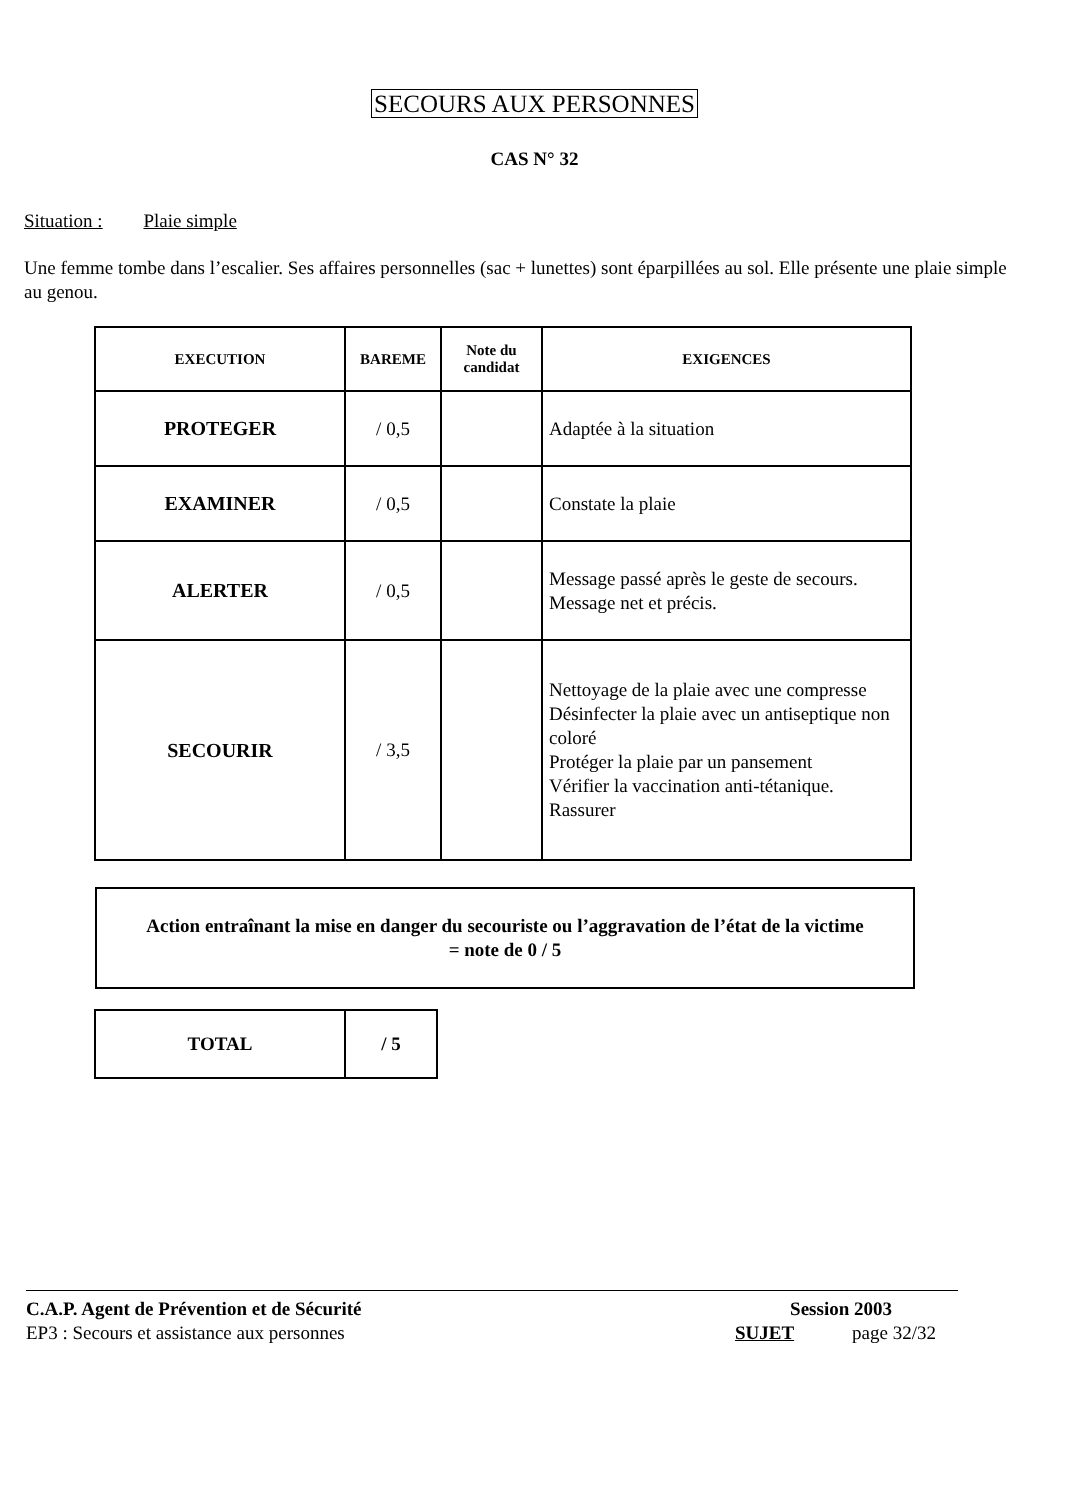SECOURS AUX PERSONNES
CAS N° 32
Situation : Plaie simple
Une femme tombe dans l’escalier. Ses affaires personnelles (sac + lunettes) sont éparpillées au sol. Elle présente une plaie simple au genou.
| EXECUTION | BAREME | Note du candidat | EXIGENCES |
| --- | --- | --- | --- |
| PROTEGER | / 0,5 | | Adaptée à la situation |
| EXAMINER | / 0,5 | | Constate la plaie |
| ALERTER | / 0,5 | | Message passé après le geste de secours. Message net et précis. |
| SECOURIR | / 3,5 | | Nettoyage de la plaie avec une compresse Désinfecter la plaie avec un antiseptique non coloré Protéger la plaie par un pansement Vérifier la vaccination anti-tétanique. Rassurer |
Action entraînant la mise en danger du secouriste ou l’aggravation de l’état de la victime
= note de 0 / 5
| TOTAL | / 5 |
C.A.P. Agent de Prévention et de Sécurité Session 2003
EP3 : Secours et assistance aux personnes SUJET page 32/32